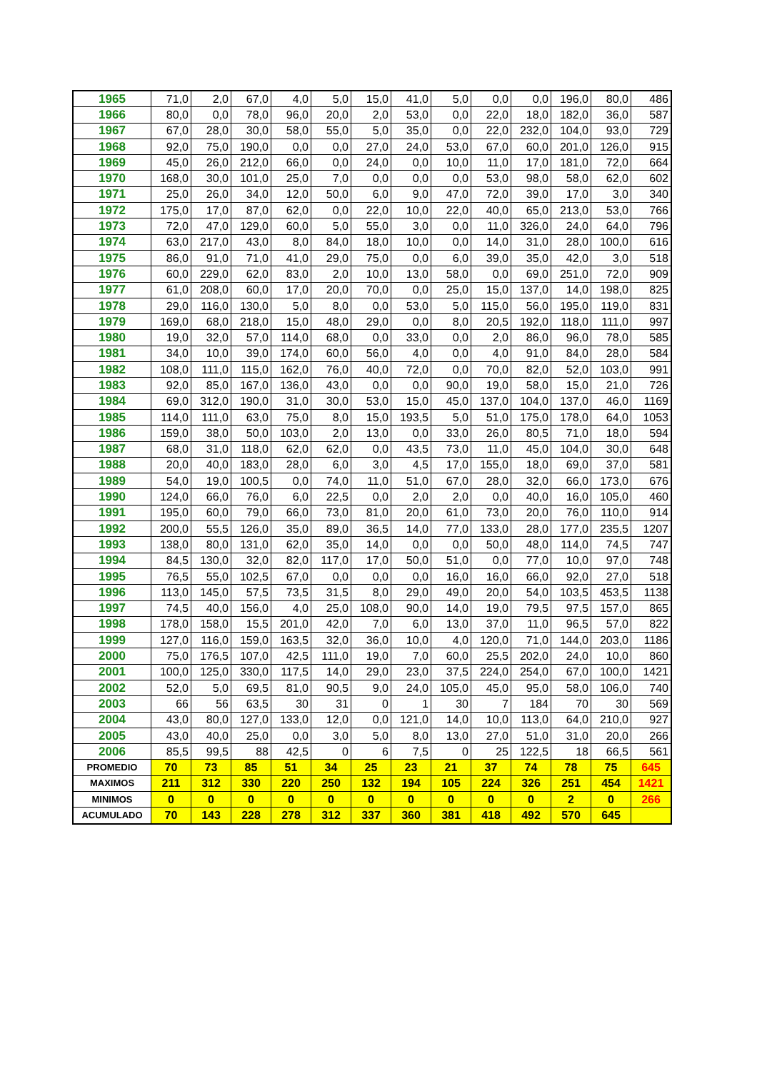| 1965 | 71,0 | 2,0 | 67,0 | 4,0 | 5,0 | 15,0 | 41,0 | 5,0 | 0,0 | 0,0 | 196,0 | 80,0 | 486 |
| 1966 | 80,0 | 0,0 | 78,0 | 96,0 | 20,0 | 2,0 | 53,0 | 0,0 | 22,0 | 18,0 | 182,0 | 36,0 | 587 |
| 1967 | 67,0 | 28,0 | 30,0 | 58,0 | 55,0 | 5,0 | 35,0 | 0,0 | 22,0 | 232,0 | 104,0 | 93,0 | 729 |
| 1968 | 92,0 | 75,0 | 190,0 | 0,0 | 0,0 | 27,0 | 24,0 | 53,0 | 67,0 | 60,0 | 201,0 | 126,0 | 915 |
| 1969 | 45,0 | 26,0 | 212,0 | 66,0 | 0,0 | 24,0 | 0,0 | 10,0 | 11,0 | 17,0 | 181,0 | 72,0 | 664 |
| 1970 | 168,0 | 30,0 | 101,0 | 25,0 | 7,0 | 0,0 | 0,0 | 0,0 | 53,0 | 98,0 | 58,0 | 62,0 | 602 |
| 1971 | 25,0 | 26,0 | 34,0 | 12,0 | 50,0 | 6,0 | 9,0 | 47,0 | 72,0 | 39,0 | 17,0 | 3,0 | 340 |
| 1972 | 175,0 | 17,0 | 87,0 | 62,0 | 0,0 | 22,0 | 10,0 | 22,0 | 40,0 | 65,0 | 213,0 | 53,0 | 766 |
| 1973 | 72,0 | 47,0 | 129,0 | 60,0 | 5,0 | 55,0 | 3,0 | 0,0 | 11,0 | 326,0 | 24,0 | 64,0 | 796 |
| 1974 | 63,0 | 217,0 | 43,0 | 8,0 | 84,0 | 18,0 | 10,0 | 0,0 | 14,0 | 31,0 | 28,0 | 100,0 | 616 |
| 1975 | 86,0 | 91,0 | 71,0 | 41,0 | 29,0 | 75,0 | 0,0 | 6,0 | 39,0 | 35,0 | 42,0 | 3,0 | 518 |
| 1976 | 60,0 | 229,0 | 62,0 | 83,0 | 2,0 | 10,0 | 13,0 | 58,0 | 0,0 | 69,0 | 251,0 | 72,0 | 909 |
| 1977 | 61,0 | 208,0 | 60,0 | 17,0 | 20,0 | 70,0 | 0,0 | 25,0 | 15,0 | 137,0 | 14,0 | 198,0 | 825 |
| 1978 | 29,0 | 116,0 | 130,0 | 5,0 | 8,0 | 0,0 | 53,0 | 5,0 | 115,0 | 56,0 | 195,0 | 119,0 | 831 |
| 1979 | 169,0 | 68,0 | 218,0 | 15,0 | 48,0 | 29,0 | 0,0 | 8,0 | 20,5 | 192,0 | 118,0 | 111,0 | 997 |
| 1980 | 19,0 | 32,0 | 57,0 | 114,0 | 68,0 | 0,0 | 33,0 | 0,0 | 2,0 | 86,0 | 96,0 | 78,0 | 585 |
| 1981 | 34,0 | 10,0 | 39,0 | 174,0 | 60,0 | 56,0 | 4,0 | 0,0 | 4,0 | 91,0 | 84,0 | 28,0 | 584 |
| 1982 | 108,0 | 111,0 | 115,0 | 162,0 | 76,0 | 40,0 | 72,0 | 0,0 | 70,0 | 82,0 | 52,0 | 103,0 | 991 |
| 1983 | 92,0 | 85,0 | 167,0 | 136,0 | 43,0 | 0,0 | 0,0 | 90,0 | 19,0 | 58,0 | 15,0 | 21,0 | 726 |
| 1984 | 69,0 | 312,0 | 190,0 | 31,0 | 30,0 | 53,0 | 15,0 | 45,0 | 137,0 | 104,0 | 137,0 | 46,0 | 1169 |
| 1985 | 114,0 | 111,0 | 63,0 | 75,0 | 8,0 | 15,0 | 193,5 | 5,0 | 51,0 | 175,0 | 178,0 | 64,0 | 1053 |
| 1986 | 159,0 | 38,0 | 50,0 | 103,0 | 2,0 | 13,0 | 0,0 | 33,0 | 26,0 | 80,5 | 71,0 | 18,0 | 594 |
| 1987 | 68,0 | 31,0 | 118,0 | 62,0 | 62,0 | 0,0 | 43,5 | 73,0 | 11,0 | 45,0 | 104,0 | 30,0 | 648 |
| 1988 | 20,0 | 40,0 | 183,0 | 28,0 | 6,0 | 3,0 | 4,5 | 17,0 | 155,0 | 18,0 | 69,0 | 37,0 | 581 |
| 1989 | 54,0 | 19,0 | 100,5 | 0,0 | 74,0 | 11,0 | 51,0 | 67,0 | 28,0 | 32,0 | 66,0 | 173,0 | 676 |
| 1990 | 124,0 | 66,0 | 76,0 | 6,0 | 22,5 | 0,0 | 2,0 | 2,0 | 0,0 | 40,0 | 16,0 | 105,0 | 460 |
| 1991 | 195,0 | 60,0 | 79,0 | 66,0 | 73,0 | 81,0 | 20,0 | 61,0 | 73,0 | 20,0 | 76,0 | 110,0 | 914 |
| 1992 | 200,0 | 55,5 | 126,0 | 35,0 | 89,0 | 36,5 | 14,0 | 77,0 | 133,0 | 28,0 | 177,0 | 235,5 | 1207 |
| 1993 | 138,0 | 80,0 | 131,0 | 62,0 | 35,0 | 14,0 | 0,0 | 0,0 | 50,0 | 48,0 | 114,0 | 74,5 | 747 |
| 1994 | 84,5 | 130,0 | 32,0 | 82,0 | 117,0 | 17,0 | 50,0 | 51,0 | 0,0 | 77,0 | 10,0 | 97,0 | 748 |
| 1995 | 76,5 | 55,0 | 102,5 | 67,0 | 0,0 | 0,0 | 0,0 | 16,0 | 16,0 | 66,0 | 92,0 | 27,0 | 518 |
| 1996 | 113,0 | 145,0 | 57,5 | 73,5 | 31,5 | 8,0 | 29,0 | 49,0 | 20,0 | 54,0 | 103,5 | 453,5 | 1138 |
| 1997 | 74,5 | 40,0 | 156,0 | 4,0 | 25,0 | 108,0 | 90,0 | 14,0 | 19,0 | 79,5 | 97,5 | 157,0 | 865 |
| 1998 | 178,0 | 158,0 | 15,5 | 201,0 | 42,0 | 7,0 | 6,0 | 13,0 | 37,0 | 11,0 | 96,5 | 57,0 | 822 |
| 1999 | 127,0 | 116,0 | 159,0 | 163,5 | 32,0 | 36,0 | 10,0 | 4,0 | 120,0 | 71,0 | 144,0 | 203,0 | 1186 |
| 2000 | 75,0 | 176,5 | 107,0 | 42,5 | 111,0 | 19,0 | 7,0 | 60,0 | 25,5 | 202,0 | 24,0 | 10,0 | 860 |
| 2001 | 100,0 | 125,0 | 330,0 | 117,5 | 14,0 | 29,0 | 23,0 | 37,5 | 224,0 | 254,0 | 67,0 | 100,0 | 1421 |
| 2002 | 52,0 | 5,0 | 69,5 | 81,0 | 90,5 | 9,0 | 24,0 | 105,0 | 45,0 | 95,0 | 58,0 | 106,0 | 740 |
| 2003 | 66 | 56 | 63,5 | 30 | 31 | 0 | 1 | 30 | 7 | 184 | 70 | 30 | 569 |
| 2004 | 43,0 | 80,0 | 127,0 | 133,0 | 12,0 | 0,0 | 121,0 | 14,0 | 10,0 | 113,0 | 64,0 | 210,0 | 927 |
| 2005 | 43,0 | 40,0 | 25,0 | 0,0 | 3,0 | 5,0 | 8,0 | 13,0 | 27,0 | 51,0 | 31,0 | 20,0 | 266 |
| 2006 | 85,5 | 99,5 | 88 | 42,5 | 0 | 6 | 7,5 | 0 | 25 | 122,5 | 18 | 66,5 | 561 |
| PROMEDIO | 70 | 73 | 85 | 51 | 34 | 25 | 23 | 21 | 37 | 74 | 78 | 75 | 645 |
| MAXIMOS | 211 | 312 | 330 | 220 | 250 | 132 | 194 | 105 | 224 | 326 | 251 | 454 | 1421 |
| MINIMOS | 0 | 0 | 0 | 0 | 0 | 0 | 0 | 0 | 0 | 0 | 2 | 0 | 266 |
| ACUMULADO | 70 | 143 | 228 | 278 | 312 | 337 | 360 | 381 | 418 | 492 | 570 | 645 | |